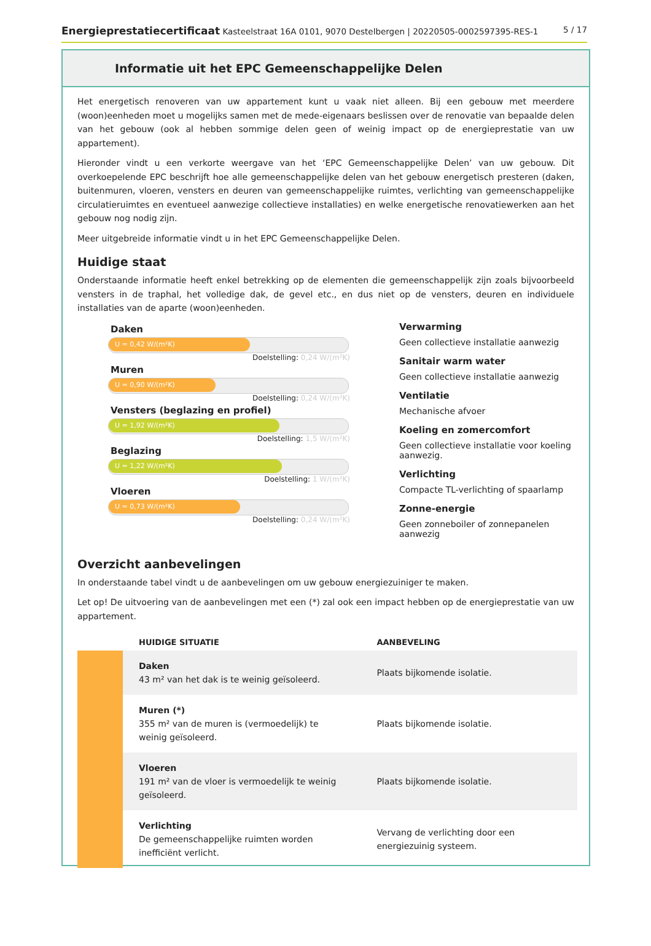Energieprestatiecertificaat Kasteelstraat 16A 0101, 9070 Destelbergen | 20220505-0002597395-RES-1
5 / 17
Informatie uit het EPC Gemeenschappelijke Delen
Het energetisch renoveren van uw appartement kunt u vaak niet alleen. Bij een gebouw met meerdere (woon)eenheden moet u mogelijks samen met de mede-eigenaars beslissen over de renovatie van bepaalde delen van het gebouw (ook al hebben sommige delen geen of weinig impact op de energieprestatie van uw appartement).
Hieronder vindt u een verkorte weergave van het ‘EPC Gemeenschappelijke Delen’ van uw gebouw. Dit overkoepelende EPC beschrijft hoe alle gemeenschappelijke delen van het gebouw energetisch presteren (daken, buitenmuren, vloeren, vensters en deuren van gemeenschappelijke ruimtes, verlichting van gemeenschappelijke circulatieruimtes en eventueel aanwezige collectieve installaties) en welke energetische renovatiewerken aan het gebouw nog nodig zijn.
Meer uitgebreide informatie vindt u in het EPC Gemeenschappelijke Delen.
Huidige staat
Onderstaande informatie heeft enkel betrekking op de elementen die gemeenschappelijk zijn zoals bijvoorbeeld vensters in de traphal, het volledige dak, de gevel etc., en dus niet op de vensters, deuren en individuele installaties van de aparte (woon)eenheden.
Daken
U = 0,42 W/(m²K)
Doelstelling: 0,24 W/(m²K)
Muren
U = 0,90 W/(m²K)
Doelstelling: 0,24 W/(m²K)
Vensters (beglazing en profiel)
U = 1,92 W/(m²K)
Doelstelling: 1,5 W/(m²K)
Beglazing
U = 1,22 W/(m²K)
Doelstelling: 1 W/(m²K)
Vloeren
U = 0,73 W/(m²K)
Doelstelling: 0,24 W/(m²K)
Verwarming
Geen collectieve installatie aanwezig
Sanitair warm water
Geen collectieve installatie aanwezig
Ventilatie
Mechanische afvoer
Koeling en zomercomfort
Geen collectieve installatie voor koeling aanwezig.
Verlichting
Compacte TL-verlichting of spaarlamp
Zonne-energie
Geen zonneboiler of zonnepanelen aanwezig
Overzicht aanbevelingen
In onderstaande tabel vindt u de aanbevelingen om uw gebouw energiezuiniger te maken.
Let op! De uitvoering van de aanbevelingen met een (*) zal ook een impact hebben op de energieprestatie van uw appartement.
| | HUIDIGE SITUATIE | AANBEVELING |
| --- | --- | --- |
| | Daken 43 m² van het dak is te weinig geïsoleerd. | Plaats bijkomende isolatie. |
| | Muren (*) 355 m² van de muren is (vermoedelijk) te weinig geïsoleerd. | Plaats bijkomende isolatie. |
| | Vloeren 191 m² van de vloer is vermoedelijk te weinig geïsoleerd. | Plaats bijkomende isolatie. |
| | Verlichting De gemeenschappelijke ruimten worden inefficiënt verlicht. | Vervang de verlichting door een energiezuinig systeem. |